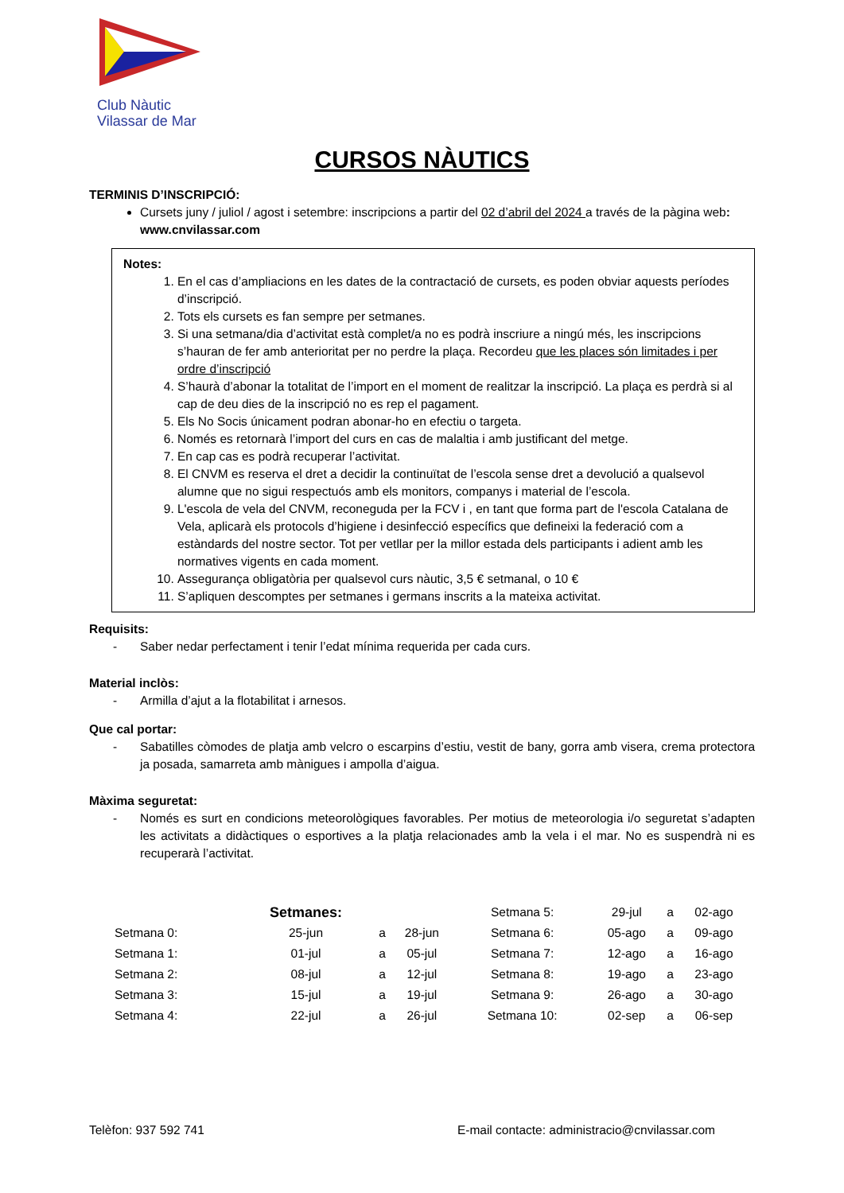Club Nàutic
Vilassar de Mar
CURSOS NÀUTICS
TERMINIS D’INSCRIPCIÓ:
Cursets juny / juliol / agost i setembre: inscripcions a partir del 02 d’abril del 2024 a través de la pàgina web: www.cnvilassar.com
Notes:
1. En el cas d’ampliacions en les dates de la contractació de cursets, es poden obviar aquests períodes d’inscripció.
2. Tots els cursets es fan sempre per setmanes.
3. Si una setmana/dia d’activitat està complet/a no es podrà inscriure a ningú més, les inscripcions s’hauran de fer amb anterioritat per no perdre la plaça. Recordeu que les places són limitades i per ordre d’inscripció
4. S’haurà d’abonar la totalitat de l’import en el moment de realitzar la inscripció. La plaça es perdrà si al cap de deu dies de la inscripció no es rep el pagament.
5. Els No Socis únicament podran abonar-ho en efectiu o targeta.
6. Només es retornarà l’import del curs en cas de malaltia i amb justificant del metge.
7. En cap cas es podrà recuperar l’activitat.
8. El CNVM es reserva el dret a decidir la continuïtat de l’escola sense dret a devolució a qualsevol alumne que no sigui respectuós amb els monitors, companys i material de l’escola.
9. L'escola de vela del CNVM, reconeguda per la FCV i , en tant que forma part de l'escola Catalana de Vela, aplicarà els protocols d’higiene i desinfecció específics que defineixi la federació com a estàndards del nostre sector. Tot per vetllar per la millor estada dels participants i adient amb les normatives vigents en cada moment.
10. Assegurança obligatòria per qualsevol curs nàutic, 3,5 € setmanal, o 10 €
11. S’apliquen descomptes per setmanes i germans inscrits a la mateixa activitat.
Requisits:
- Saber nedar perfectament i tenir l’edat mínima requerida per cada curs.
Material inclòs:
- Armilla d’ajut a la flotabilitat i arnesos.
Que cal portar:
- Sabatilles còmodes de platja amb velcro o escarpins d’estiu, vestit de bany, gorra amb visera, crema protectora ja posada, samarreta amb mànigues i ampolla d’aigua.
Màxima seguretat:
- Només es surt en condicions meteorològiques favorables. Per motius de meteorologia i/o seguretat s’adapten les activitats a didàctiques o esportives a la platja relacionades amb la vela i el mar. No es suspendrà ni es recuperarà l’activitat.
| | Setmanes: | | | Setmana 5: | 29-jul | a | 02-ago |
| Setmana 0: | 25-jun | a | 28-jun | Setmana 6: | 05-ago | a | 09-ago |
| Setmana 1: | 01-jul | a | 05-jul | Setmana 7: | 12-ago | a | 16-ago |
| Setmana 2: | 08-jul | a | 12-jul | Setmana 8: | 19-ago | a | 23-ago |
| Setmana 3: | 15-jul | a | 19-jul | Setmana 9: | 26-ago | a | 30-ago |
| Setmana 4: | 22-jul | a | 26-jul | Setmana 10: | 02-sep | a | 06-sep |
Telèfon: 937 592 741 E-mail contacte: administracio@cnvilassar.com